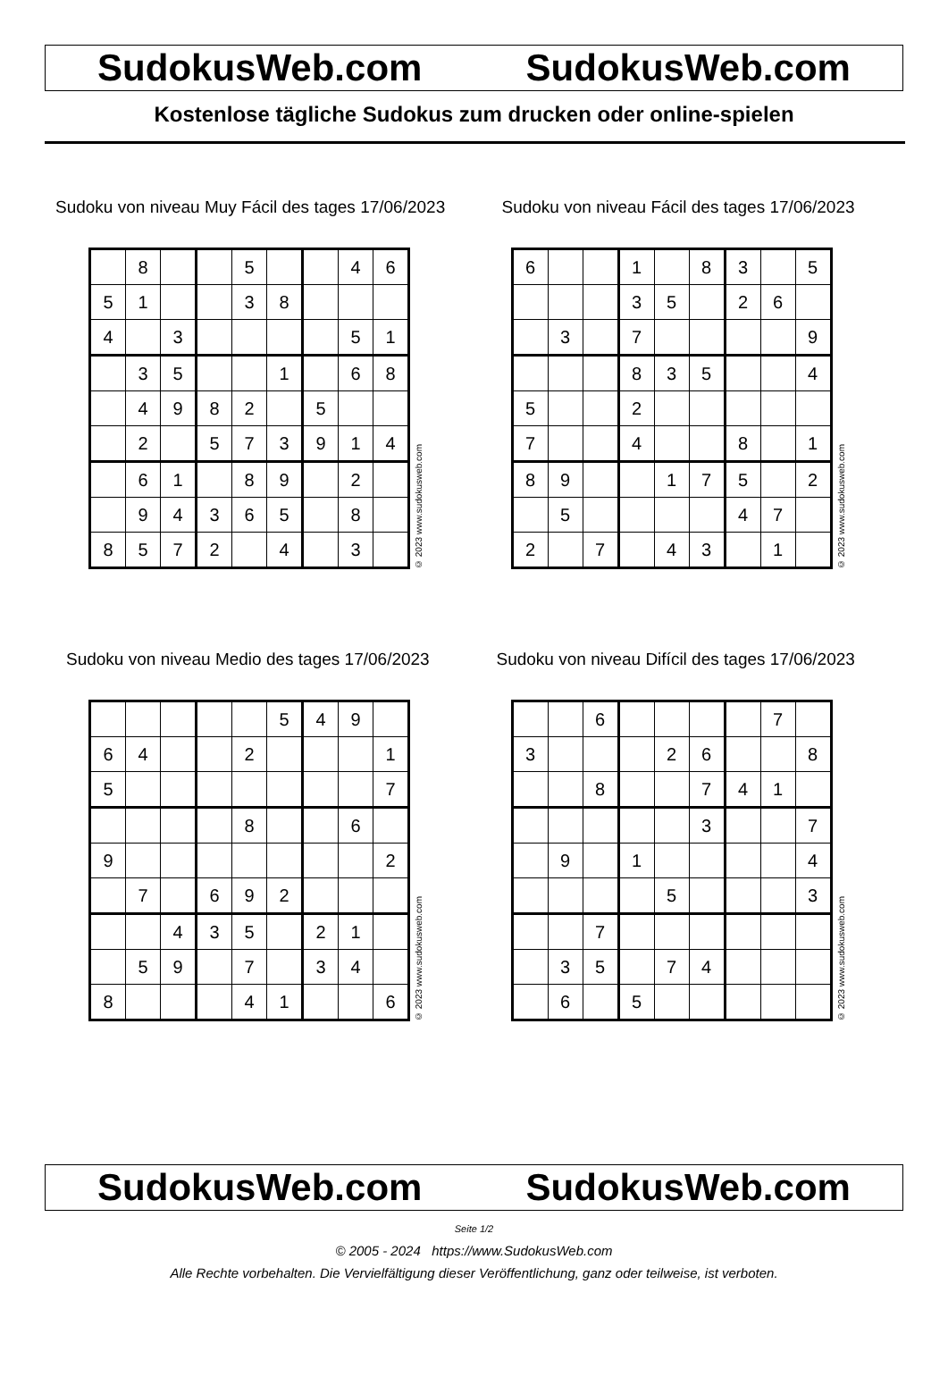SudokusWeb.com SudokusWeb.com
Kostenlose tägliche Sudokus zum drucken oder online-spielen
Sudoku von niveau Muy Fácil des tages 17/06/2023
| | 8 | | | 5 | | | 4 | 6 |
| 5 | 1 | | | 3 | 8 | | | |
| 4 | | 3 | | | | | 5 | 1 |
| | 3 | 5 | | | 1 | | 6 | 8 |
| | 4 | 9 | 8 | 2 | | 5 | | |
| | 2 | | 5 | 7 | 3 | 9 | 1 | 4 |
| | 6 | 1 | | 8 | 9 | | 2 | |
| | 9 | 4 | 3 | 6 | 5 | | 8 | |
| 8 | 5 | 7 | 2 | | 4 | | 3 | |
© 2023 www.sudokusweb.com
Sudoku von niveau Fácil des tages 17/06/2023
| 6 | | | 1 | | 8 | 3 | | 5 |
| | | | 3 | 5 | | 2 | 6 | |
| | 3 | | 7 | | | | | 9 |
| | | | 8 | 3 | 5 | | | 4 |
| 5 | | | 2 | | | | | |
| 7 | | | 4 | | | 8 | | 1 |
| 8 | 9 | | | 1 | 7 | 5 | | 2 |
| | 5 | | | | | 4 | 7 | |
| 2 | | 7 | | 4 | 3 | | 1 | |
© 2023 www.sudokusweb.com
Sudoku von niveau Medio des tages 17/06/2023
| | | | | | 5 | 4 | 9 | |
| 6 | 4 | | | 2 | | | | 1 |
| 5 | | | | | | | | 7 |
| | | | | 8 | | | 6 | |
| 9 | | | | | | | | 2 |
| | 7 | | 6 | 9 | 2 | | | |
| | | 4 | 3 | 5 | | 2 | 1 | |
| | 5 | 9 | | 7 | | 3 | 4 | |
| 8 | | | | 4 | 1 | | | 6 |
© 2023 www.sudokusweb.com
Sudoku von niveau Difícil des tages 17/06/2023
| | | 6 | | | | | 7 | |
| 3 | | | | 2 | 6 | | | 8 |
| | | 8 | | | 7 | 4 | 1 | |
| | | | | | 3 | | | 7 |
| | 9 | | 1 | | | | | 4 |
| | | | | 5 | | | | 3 |
| | | 7 | | | | | | |
| | 3 | 5 | | 7 | 4 | | | |
| | 6 | | 5 | | | | | |
© 2023 www.sudokusweb.com
SudokusWeb.com SudokusWeb.com
Seite 1/2
© 2005 - 2024 https://www.SudokusWeb.com
Alle Rechte vorbehalten. Die Vervielfältigung dieser Veröffentlichung, ganz oder teilweise, ist verboten.